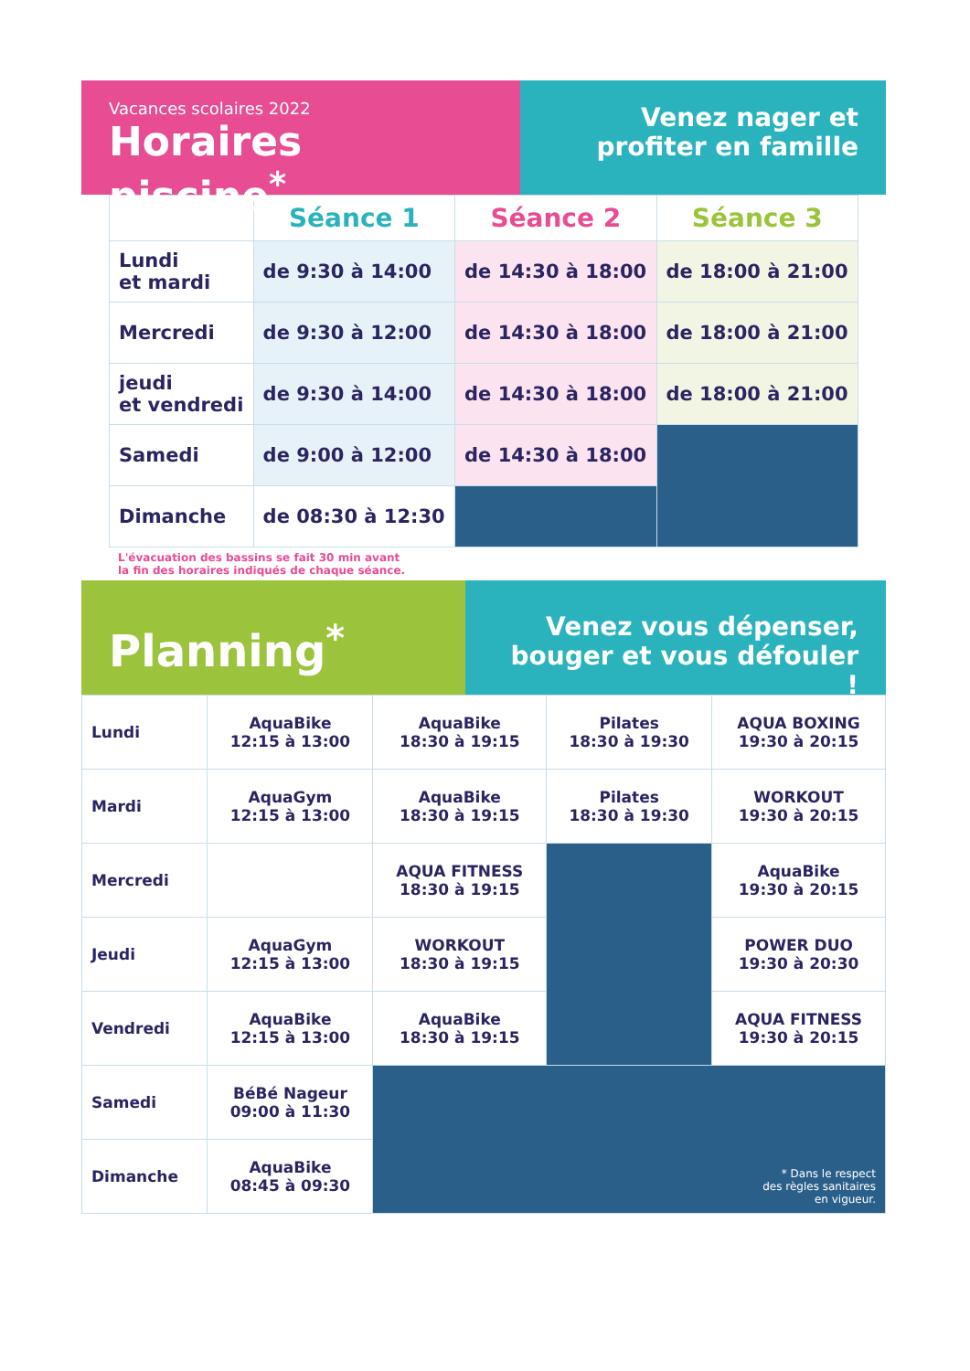Vacances scolaires 2022
Horaires piscine<sup>*</sup>
Venez nager et
profiter en famille
| | Séance 1 | Séance 2 | Séance 3 |
| --- | --- | --- | --- |
| Lundi et mardi | de 9:30 à 14:00 | de 14:30 à 18:00 | de 18:00 à 21:00 |
| Mercredi | de 9:30 à 12:00 | de 14:30 à 18:00 | de 18:00 à 21:00 |
| jeudi et vendredi | de 9:30 à 14:00 | de 14:30 à 18:00 | de 18:00 à 21:00 |
| Samedi | de 9:00 à 12:00 | de 14:30 à 18:00 | |
| Dimanche | de 08:30 à 12:30 | | |
L'évacuation des bassins se fait 30 min avant
la fin des horaires indiqués de chaque séance.
Planning<sup>*</sup>
Venez vous dépenser,
bouger et vous défouler !
| Lundi | AquaBike 12:15 à 13:00 | AquaBike 18:30 à 19:15 | Pilates 18:30 à 19:30 | AQUA BOXING 19:30 à 20:15 |
| Mardi | AquaGym 12:15 à 13:00 | AquaBike 18:30 à 19:15 | Pilates 18:30 à 19:30 | WORKOUT 19:30 à 20:15 |
| Mercredi | | AQUA FITNESS 18:30 à 19:15 | | AquaBike 19:30 à 20:15 |
| Jeudi | AquaGym 12:15 à 13:00 | WORKOUT 18:30 à 19:15 | | POWER DUO 19:30 à 20:30 |
| Vendredi | AquaBike 12:15 à 13:00 | AquaBike 18:30 à 19:15 | | AQUA FITNESS 19:30 à 20:15 |
| Samedi | BéBé Nageur 09:00 à 11:30 | * Dans le respect des règles sanitaires en vigueur. | | |
| Dimanche | AquaBike 08:45 à 09:30 | | | |